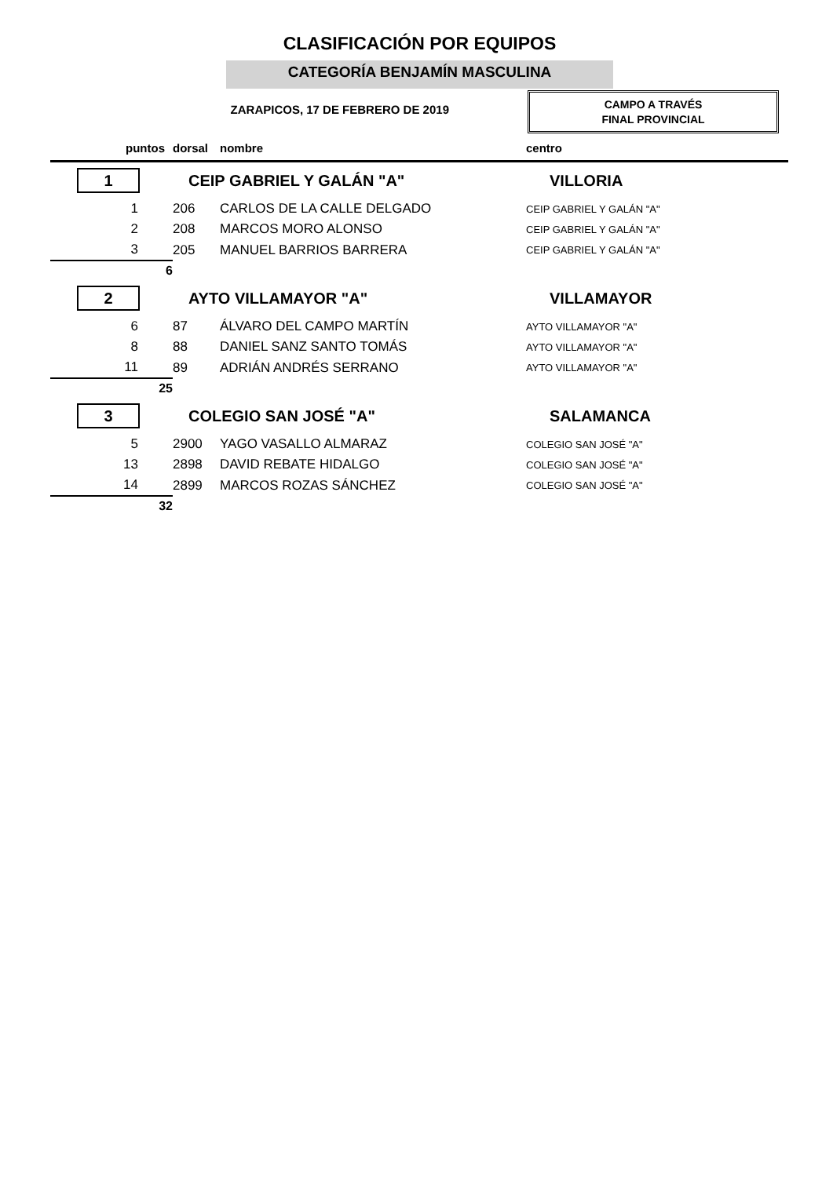CLASIFICACIÓN POR EQUIPOS
CATEGORÍA BENJAMÍN MASCULINA
ZARAPICOS, 17 DE FEBRERO DE 2019
CAMPO A TRAVÉS
FINAL PROVINCIAL
| puntos | dorsal | nombre | centro |
| --- | --- | --- | --- |
| 1 | CEIP GABRIEL Y GALÁN "A" | | VILLORIA |
| 1 | 206 | CARLOS DE LA CALLE DELGADO | CEIP GABRIEL Y GALÁN "A" |
| 2 | 208 | MARCOS MORO ALONSO | CEIP GABRIEL Y GALÁN "A" |
| 3 | 205 | MANUEL BARRIOS BARRERA | CEIP GABRIEL Y GALÁN "A" |
| 6 | | | |
| 2 | AYTO VILLAMAYOR "A" | | VILLAMAYOR |
| 6 | 87 | ÁLVARO DEL CAMPO MARTÍN | AYTO VILLAMAYOR "A" |
| 8 | 88 | DANIEL SANZ SANTO TOMÁS | AYTO VILLAMAYOR "A" |
| 11 | 89 | ADRIÁN ANDRÉS SERRANO | AYTO VILLAMAYOR "A" |
| 25 | | | |
| 3 | COLEGIO SAN JOSÉ "A" | | SALAMANCA |
| 5 | 2900 | YAGO VASALLO ALMARAZ | COLEGIO SAN JOSÉ "A" |
| 13 | 2898 | DAVID REBATE HIDALGO | COLEGIO SAN JOSÉ "A" |
| 14 | 2899 | MARCOS ROZAS SÁNCHEZ | COLEGIO SAN JOSÉ "A" |
| 32 | | | |